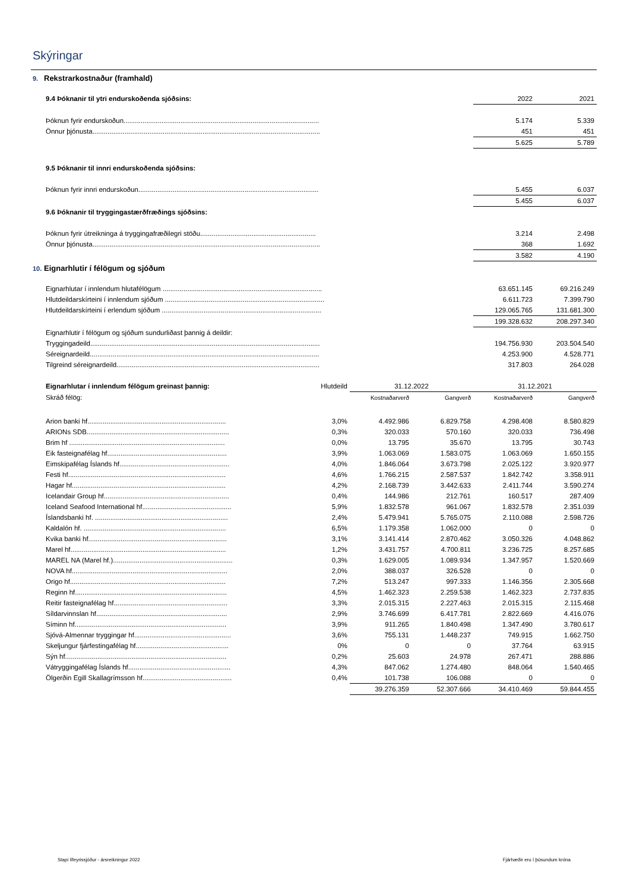Skýringar
9. Rekstrarkostnaður (framhald)
| 9.4 Þóknanir til ytri endurskoðenda sjóðsins: | 2022 | 2021 |
| Þóknun fyrir endurskoðun....................................................................................................... | 5.174 | 5.339 |
| Önnur þjónusta........................................................................................................................ | 451 | 451 |
| | 5.625 | 5.789 |
| 9.5 Þóknanir til innri endurskoðenda sjóðsins: | | |
| Þóknun fyrir innri endurskoðun............................................................................................... | 5.455 | 6.037 |
| | 5.455 | 6.037 |
| 9.6 Þóknanir til tryggingastærðfræðings sjóðsins: | | |
| Þóknun fyrir útreikninga á tryggingafræðilegri stöðu............................................................. | 3.214 | 2.498 |
| Önnur þjónusta........................................................................................................................ | 368 | 1.692 |
| | 3.582 | 4.190 |
10. Eignarhlutir í félögum og sjóðum
| Eignarhlutar í innlendum hlutafélögum .................................................................................... | 63.651.145 | 69.216.249 |
| Hlutdeildarskírteini í innlendum sjóðum .................................................................................... | 6.611.723 | 7.399.790 |
| Hlutdeildarskírteini í erlendum sjóðum .................................................................................... | 129.065.765 | 131.681.300 |
| | 199.328.632 | 208.297.340 |
| Eignarhlutir í félögum og sjóðum sundurliðast þannig á deildir: | | |
| Tryggingadeild......................................................................................................................... | 194.756.930 | 203.504.540 |
| Séreignardeild......................................................................................................................... | 4.253.900 | 4.528.771 |
| Tilgreind séreignardeild........................................................................................................... | 317.803 | 264.028 |
| Eignarhlutar í innlendum félögum greinast þannig: | Hlutdeild | 31.12.2022 | | 31.12.2021 | |
| Skráð félög: | | Kostnaðarverð | Gangverð | Kostnaðarverð | Gangverð |
| Arion banki hf......................................................................... | 3,0% | 4.492.986 | 6.829.758 | 4.298.408 | 8.580.829 |
| ARIONs SDB........................................................................... | 0,3% | 320.033 | 570.160 | 320.033 | 736.498 |
| Brim hf .................................................................................. | 0,0% | 13.795 | 35.670 | 13.795 | 30.743 |
| Eik fasteignafélag hf............................................................... | 3,9% | 1.063.069 | 1.583.075 | 1.063.069 | 1.650.155 |
| Eimskipafélag Íslands hf.......................................................... | 4,0% | 1.846.064 | 3.673.798 | 2.025.122 | 3.920.977 |
| Festi hf................................................................................... | 4,6% | 1.766.215 | 2.587.537 | 1.842.742 | 3.358.911 |
| Hagar hf................................................................................. | 4,2% | 2.168.739 | 3.442.633 | 2.411.744 | 3.590.274 |
| Icelandair Group hf.................................................................. | 0,4% | 144.986 | 212.761 | 160.517 | 287.409 |
| Iceland Seafood International hf............................................... | 5,9% | 1.832.578 | 961.067 | 1.832.578 | 2.351.039 |
| Íslandsbanki hf. ...................................................................... | 2,4% | 5.479.941 | 5.765.075 | 2.110.088 | 2.598.726 |
| Kaldalón hf. ........................................................................... | 6,5% | 1.179.358 | 1.062.000 | 0 | 0 |
| Kvika banki hf......................................................................... | 3,1% | 3.141.414 | 2.870.462 | 3.050.326 | 4.048.862 |
| Marel hf.................................................................................. | 1,2% | 3.431.757 | 4.700.811 | 3.236.725 | 8.257.685 |
| MAREL NA (Marel hf.)............................................................... | 0,3% | 1.629.005 | 1.089.934 | 1.347.957 | 1.520.669 |
| NOVA hf.................................................................................. | 2,0% | 388.037 | 326.528 | 0 | 0 |
| Origo hf.................................................................................. | 7,2% | 513.247 | 997.333 | 1.146.356 | 2.305.668 |
| Reginn hf................................................................................ | 4,5% | 1.462.323 | 2.259.538 | 1.462.323 | 2.737.835 |
| Reitir fasteignafélag hf............................................................ | 3,3% | 2.015.315 | 2.227.463 | 2.015.315 | 2.115.468 |
| Síldarvinnslan hf..................................................................... | 2,9% | 3.746.699 | 6.417.781 | 2.822.669 | 4.416.076 |
| Síminn hf................................................................................ | 3,9% | 911.265 | 1.840.498 | 1.347.490 | 3.780.617 |
| Sjóvá-Almennar tryggingar hf................................................... | 3,6% | 755.131 | 1.448.237 | 749.915 | 1.662.750 |
| Skeljungur fjárfestingafélag hf................................................. | 0% | 0 | 0 | 37.764 | 63.915 |
| Sýn hf..................................................................................... | 0,2% | 25.603 | 24.978 | 267.471 | 288.886 |
| Vátryggingafélag Íslands hf...................................................... | 4,3% | 847.062 | 1.274.480 | 848.064 | 1.540.465 |
| Ölgerðin Egill Skallagrímsson hf............................................... | 0,4% | 101.738 | 106.088 | 0 | 0 |
| | | 39.276.359 | 52.307.666 | 34.410.469 | 59.844.455 |
Stapi lífeyrissjóður - ársreikningur 2022
Fjárhæðir eru í þúsundum króna